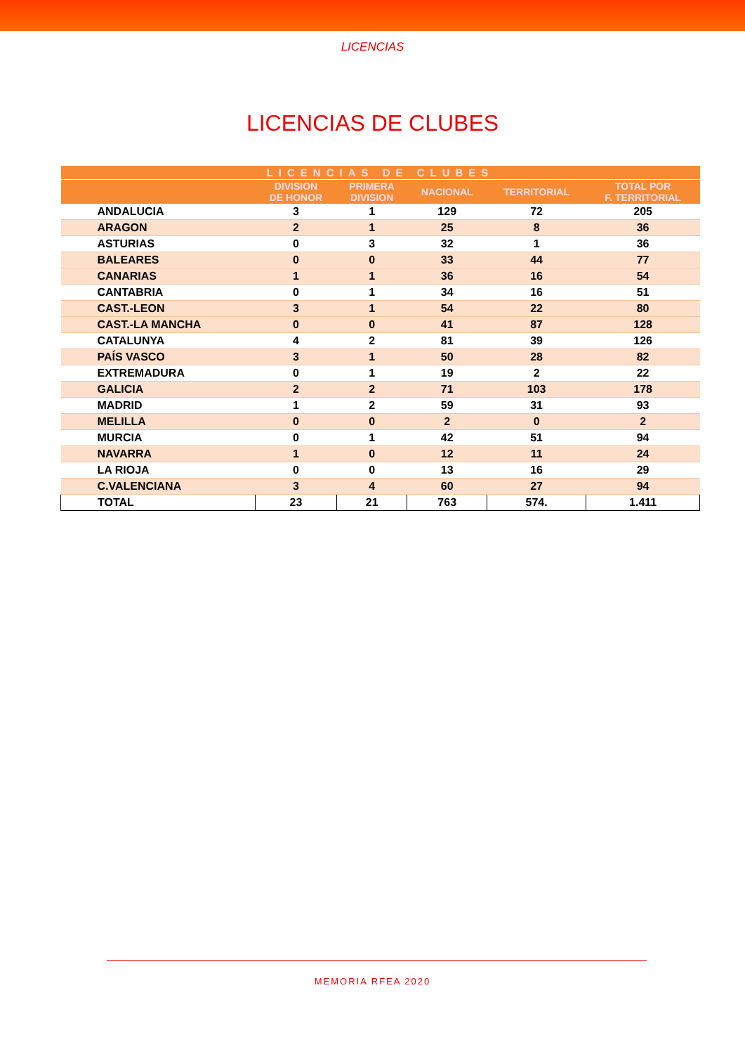LICENCIAS
LICENCIAS DE CLUBES
| LICENCIAS DE CLUBES | | | | | |
| --- | --- | --- | --- | --- | --- |
| | DIVISION DE HONOR | PRIMERA DIVISION | NACIONAL | TERRITORIAL | TOTAL POR F. TERRITORIAL |
| ANDALUCIA | 3 | 1 | 129 | 72 | 205 |
| ARAGON | 2 | 1 | 25 | 8 | 36 |
| ASTURIAS | 0 | 3 | 32 | 1 | 36 |
| BALEARES | 0 | 0 | 33 | 44 | 77 |
| CANARIAS | 1 | 1 | 36 | 16 | 54 |
| CANTABRIA | 0 | 1 | 34 | 16 | 51 |
| CAST.-LEON | 3 | 1 | 54 | 22 | 80 |
| CAST.-LA MANCHA | 0 | 0 | 41 | 87 | 128 |
| CATALUNYA | 4 | 2 | 81 | 39 | 126 |
| PAÍS VASCO | 3 | 1 | 50 | 28 | 82 |
| EXTREMADURA | 0 | 1 | 19 | 2 | 22 |
| GALICIA | 2 | 2 | 71 | 103 | 178 |
| MADRID | 1 | 2 | 59 | 31 | 93 |
| MELILLA | 0 | 0 | 2 | 0 | 2 |
| MURCIA | 0 | 1 | 42 | 51 | 94 |
| NAVARRA | 1 | 0 | 12 | 11 | 24 |
| LA RIOJA | 0 | 0 | 13 | 16 | 29 |
| C.VALENCIANA | 3 | 4 | 60 | 27 | 94 |
| TOTAL | 23 | 21 | 763 | 574. | 1.411 |
MEMORIA RFEA 2020